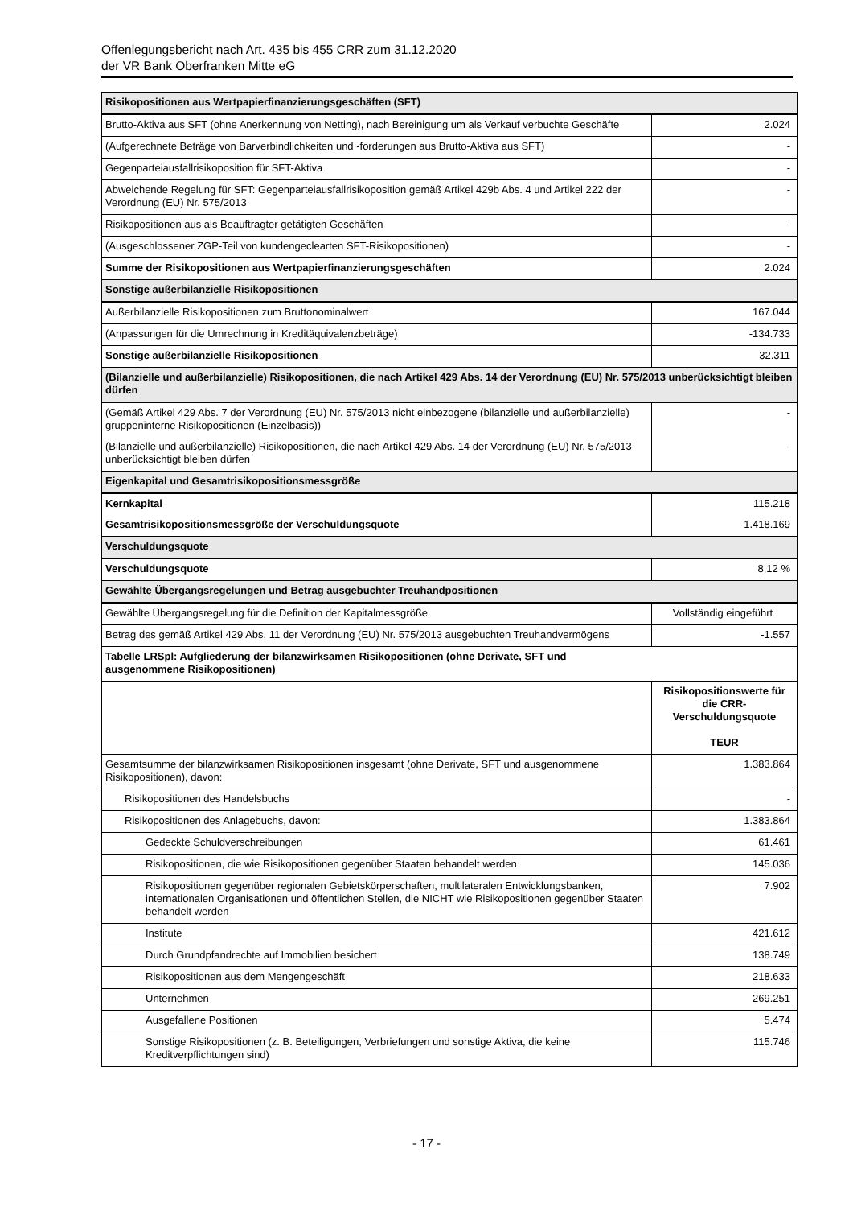Offenlegungsbericht nach Art. 435 bis 455 CRR zum 31.12.2020
der VR Bank Oberfranken Mitte eG
| Risikopositionen aus Wertpapierfinanzierungsgeschäften (SFT) | |
| Brutto-Aktiva aus SFT (ohne Anerkennung von Netting), nach Bereinigung um als Verkauf verbuchte Geschäfte | 2.024 |
| (Aufgerechnete Beträge von Barverbindlichkeiten und -forderungen aus Brutto-Aktiva aus SFT) | - |
| Gegenparteiausfallrisikoposition für SFT-Aktiva | - |
| Abweichende Regelung für SFT: Gegenparteiausfallrisikoposition gemäß Artikel 429b Abs. 4 und Artikel 222 der Verordnung (EU) Nr. 575/2013 | - |
| Risikopositionen aus als Beauftragter getätigten Geschäften | - |
| (Ausgeschlossener ZGP-Teil von kundengeclearten SFT-Risikopositionen) | - |
| Summe der Risikopositionen aus Wertpapierfinanzierungsgeschäften | 2.024 |
| Sonstige außerbilanzielle Risikopositionen | |
| Außerbilanzielle Risikopositionen zum Bruttonominalwert | 167.044 |
| (Anpassungen für die Umrechnung in Kreditäquivalenzbeträge) | -134.733 |
| Sonstige außerbilanzielle Risikopositionen | 32.311 |
| (Bilanzielle und außerbilanzielle) Risikopositionen, die nach Artikel 429 Abs. 14 der Verordnung (EU) Nr. 575/2013 unberücksichtigt bleiben dürfen | |
| (Gemäß Artikel 429 Abs. 7 der Verordnung (EU) Nr. 575/2013 nicht einbezogene (bilanzielle und außerbilanzielle) gruppeninterne Risikopositionen (Einzelbasis)) | - |
| (Bilanzielle und außerbilanzielle) Risikopositionen, die nach Artikel 429 Abs. 14 der Verordnung (EU) Nr. 575/2013 unberücksichtigt bleiben dürfen | - |
| Eigenkapital und Gesamtrisikopositionsmessgröße | |
| Kernkapital | 115.218 |
| Gesamtrisikopositionsmessgröße der Verschuldungsquote | 1.418.169 |
| Verschuldungsquote | |
| Verschuldungsquote | 8,12 % |
| Gewählte Übergangsregelungen und Betrag ausgebuchter Treuhandpositionen | |
| Gewählte Übergangsregelung für die Definition der Kapitalmessgröße | Vollständig eingeführt |
| Betrag des gemäß Artikel 429 Abs. 11 der Verordnung (EU) Nr. 575/2013 ausgebuchten Treuhandvermögens | -1.557 |
| Tabelle LRSpl: Aufgliederung der bilanzwirksamen Risikopositionen (ohne Derivate, SFT und ausgenommene Risikopositionen) | |
| | Risikopositionswerte für die CRR-Verschuldungsquote TEUR |
| Gesamtsumme der bilanzwirksamen Risikopositionen insgesamt (ohne Derivate, SFT und ausgenommene Risikopositionen), davon: | 1.383.864 |
| Risikopositionen des Handelsbuchs | - |
| Risikopositionen des Anlagebuchs, davon: | 1.383.864 |
| Gedeckte Schuldverschreibungen | 61.461 |
| Risikopositionen, die wie Risikopositionen gegenüber Staaten behandelt werden | 145.036 |
| Risikopositionen gegenüber regionalen Gebietskörperschaften, multilateralen Entwicklungsbanken, internationalen Organisationen und öffentlichen Stellen, die NICHT wie Risikopositionen gegenüber Staaten behandelt werden | 7.902 |
| Institute | 421.612 |
| Durch Grundpfandrechte auf Immobilien besichert | 138.749 |
| Risikopositionen aus dem Mengengeschäft | 218.633 |
| Unternehmen | 269.251 |
| Ausgefallene Positionen | 5.474 |
| Sonstige Risikopositionen (z. B. Beteiligungen, Verbriefungen und sonstige Aktiva, die keine Kreditverpflichtungen sind) | 115.746 |
- 17 -